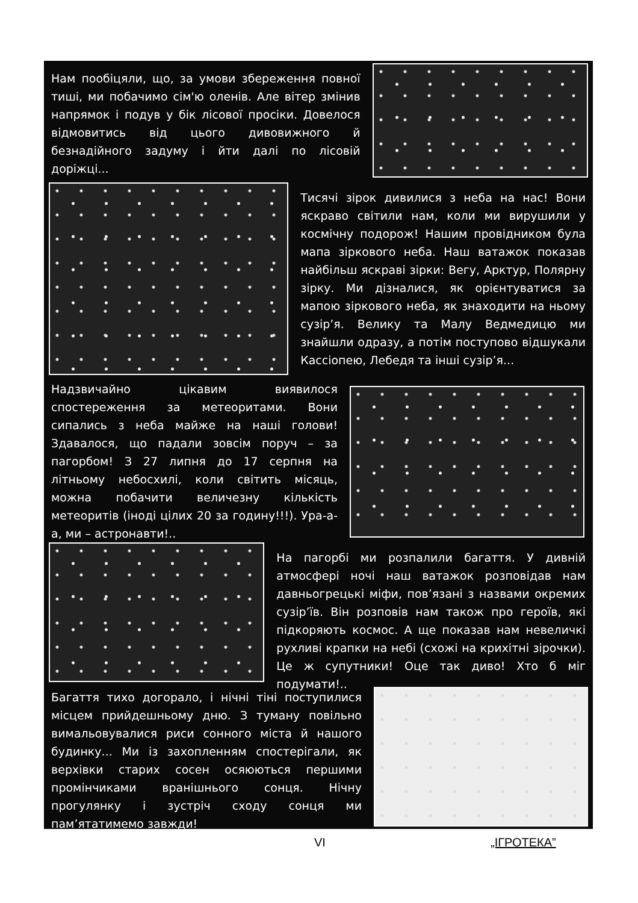Нам пообіцяли, що, за умови збереження повної тиші, ми побачимо сім'ю оленів. Але вітер змінив напрямок і подув у бік лісової просіки. Довелося відмовитись від цього дивовижного й безнадійного задуму і йти далі по лісовій доріжці...
Тисячі зірок дивилися з неба на нас! Вони яскраво світили нам, коли ми вирушили у космічну подорож! Нашим провідником була мапа зіркового неба. Наш ватажок показав найбільш яскраві зірки: Вегу, Арктур, Полярну зірку. Ми дізналися, як орієнтуватися за мапою зіркового неба, як знаходити на ньому сузір’я. Велику та Малу Ведмедицю ми знайшли одразу, а потім поступово відшукали Кассіопею, Лебедя та інші сузір’я...
Надзвичайно цікавим виявилося спостереження за метеоритами. Вони сипались з неба майже на наші голови! Здавалося, що падали зовсім поруч – за пагорбом! З 27 липня до 17 серпня на літньому небосхилі, коли світить місяць, можна побачити величезну кількість метеоритів (іноді цілих 20 за годину!!!). Ура-а-а, ми – астронавти!..
На пагорбі ми розпалили багаття. У дивній атмосфері ночі наш ватажок розповідав нам давньогрецькі міфи, пов’язані з назвами окремих сузір’їв. Він розповів нам також про героїв, які підкоряють космос. А ще показав нам невеличкі рухливі крапки на небі (схожі на крихітні зірочки). Це ж супутники! Оце так диво! Хто б міг подумати!..
Багаття тихо догорало, і нічні тіні поступилися місцем прийдешньому дню. З туману повільно вимальовувалися риси сонного міста й нашого будинку... Ми із захопленням спостерігали, як верхівки старих сосен осяюються першими промінчиками вранішнього сонця. Нічну прогулянку і зустріч сходу сонця ми пам’ятатимемо завжди!
VI „ІГРОТЕКА”